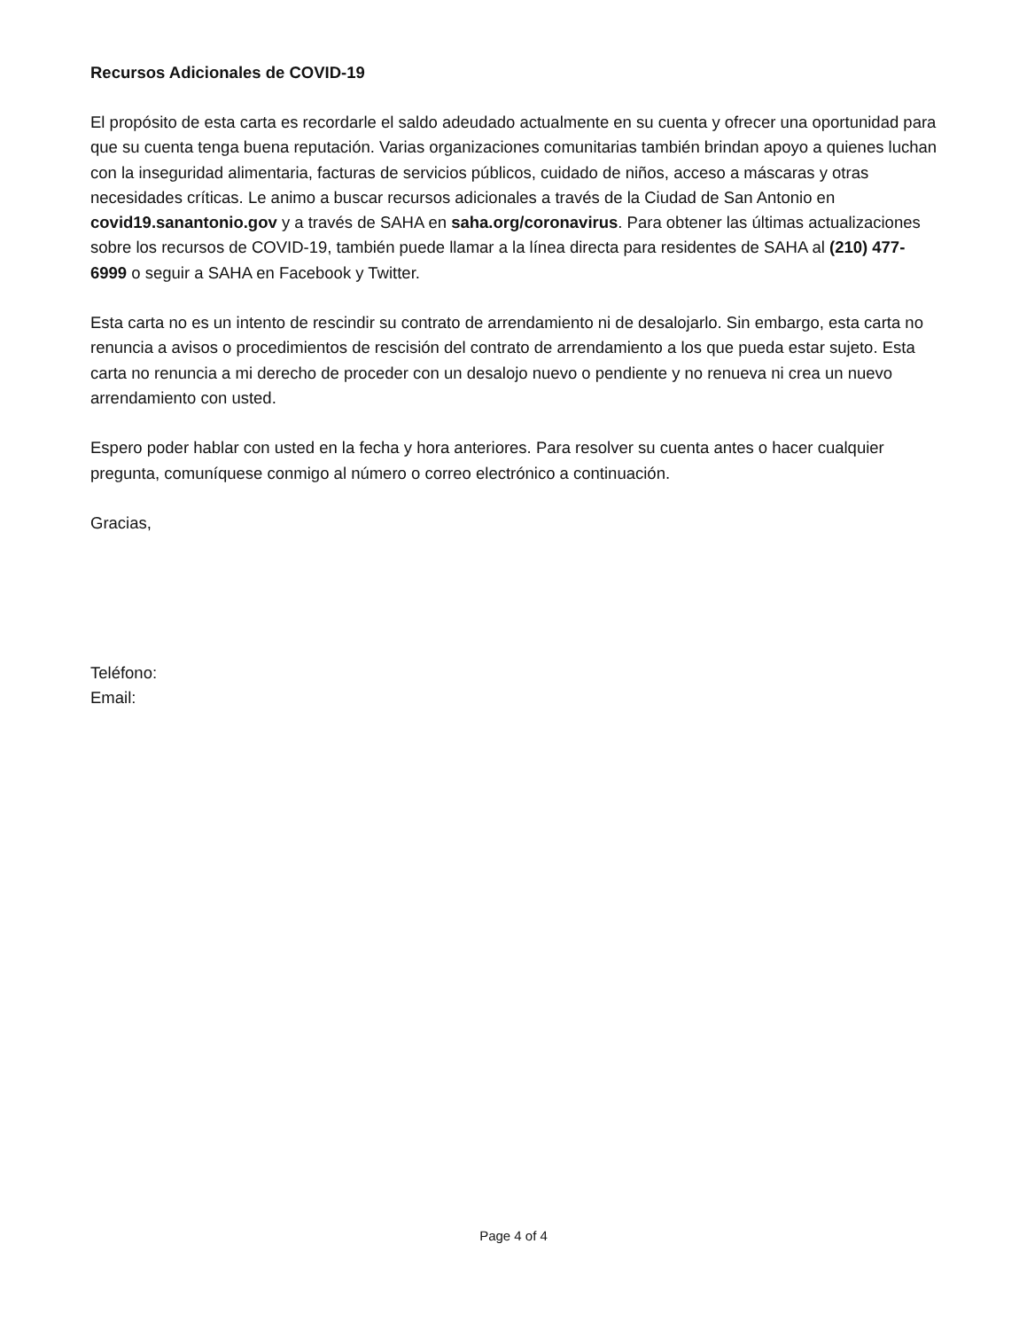Recursos Adicionales de COVID-19
El propósito de esta carta es recordarle el saldo adeudado actualmente en su cuenta y ofrecer una oportunidad para que su cuenta tenga buena reputación. Varias organizaciones comunitarias también brindan apoyo a quienes luchan con la inseguridad alimentaria, facturas de servicios públicos, cuidado de niños, acceso a máscaras y otras necesidades críticas. Le animo a buscar recursos adicionales a través de la Ciudad de San Antonio en covid19.sanantonio.gov y a través de SAHA en saha.org/coronavirus. Para obtener las últimas actualizaciones sobre los recursos de COVID-19, también puede llamar a la línea directa para residentes de SAHA al (210) 477-6999 o seguir a SAHA en Facebook y Twitter.
Esta carta no es un intento de rescindir su contrato de arrendamiento ni de desalojarlo. Sin embargo, esta carta no renuncia a avisos o procedimientos de rescisión del contrato de arrendamiento a los que pueda estar sujeto. Esta carta no renuncia a mi derecho de proceder con un desalojo nuevo o pendiente y no renueva ni crea un nuevo arrendamiento con usted.
Espero poder hablar con usted en la fecha y hora anteriores. Para resolver su cuenta antes o hacer cualquier pregunta, comuníquese conmigo al número o correo electrónico a continuación.
Gracias,
Teléfono:
Email:
Page 4 of 4